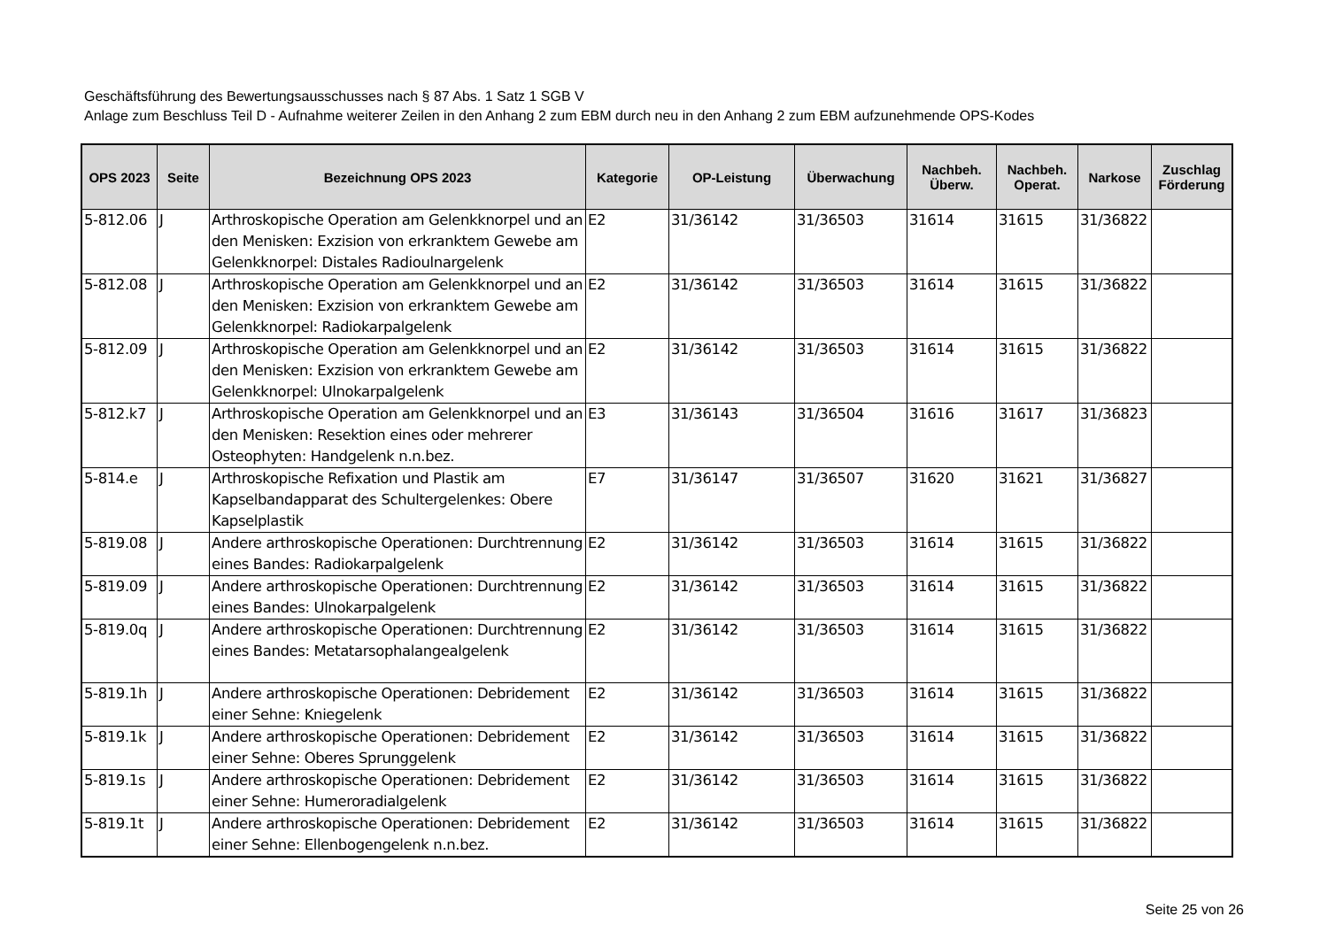Geschäftsführung des Bewertungsausschusses nach § 87 Abs. 1 Satz 1 SGB V
Anlage zum Beschluss Teil D - Aufnahme weiterer Zeilen in den Anhang 2 zum EBM durch neu in den Anhang 2 zum EBM aufzunehmende OPS-Kodes
| OPS 2023 | Seite | Bezeichnung OPS 2023 | Kategorie | OP-Leistung | Überwachung | Nachbeh. Überw. | Nachbeh. Operat. | Narkose | Zuschlag Förderung |
| --- | --- | --- | --- | --- | --- | --- | --- | --- | --- |
| 5-812.06 | J | Arthroskopische Operation am Gelenkknorpel und an den Menisken: Exzision von erkranktem Gewebe am Gelenkknorpel: Distales Radioulnargelenk | E2 | 31/36142 | 31/36503 | 31614 | 31615 | 31/36822 | |
| 5-812.08 | J | Arthroskopische Operation am Gelenkknorpel und an den Menisken: Exzision von erkranktem Gewebe am Gelenkknorpel: Radiokarpalgelenk | E2 | 31/36142 | 31/36503 | 31614 | 31615 | 31/36822 | |
| 5-812.09 | J | Arthroskopische Operation am Gelenkknorpel und an den Menisken: Exzision von erkranktem Gewebe am Gelenkknorpel: Ulnokarpalgelenk | E2 | 31/36142 | 31/36503 | 31614 | 31615 | 31/36822 | |
| 5-812.k7 | J | Arthroskopische Operation am Gelenkknorpel und an den Menisken: Resektion eines oder mehrerer Osteophyten: Handgelenk n.n.bez. | E3 | 31/36143 | 31/36504 | 31616 | 31617 | 31/36823 | |
| 5-814.e | J | Arthroskopische Refixation und Plastik am Kapselbandapparat des Schultergelenkes: Obere Kapselplastik | E7 | 31/36147 | 31/36507 | 31620 | 31621 | 31/36827 | |
| 5-819.08 | J | Andere arthroskopische Operationen: Durchtrennung eines Bandes: Radiokarpalgelenk | E2 | 31/36142 | 31/36503 | 31614 | 31615 | 31/36822 | |
| 5-819.09 | J | Andere arthroskopische Operationen: Durchtrennung eines Bandes: Ulnokarpalgelenk | E2 | 31/36142 | 31/36503 | 31614 | 31615 | 31/36822 | |
| 5-819.0q | J | Andere arthroskopische Operationen: Durchtrennung eines Bandes: Metatarsophalangealgelenk | E2 | 31/36142 | 31/36503 | 31614 | 31615 | 31/36822 | |
| 5-819.1h | J | Andere arthroskopische Operationen: Debridement einer Sehne: Kniegelenk | E2 | 31/36142 | 31/36503 | 31614 | 31615 | 31/36822 | |
| 5-819.1k | J | Andere arthroskopische Operationen: Debridement einer Sehne: Oberes Sprunggelenk | E2 | 31/36142 | 31/36503 | 31614 | 31615 | 31/36822 | |
| 5-819.1s | J | Andere arthroskopische Operationen: Debridement einer Sehne: Humeroradialgelenk | E2 | 31/36142 | 31/36503 | 31614 | 31615 | 31/36822 | |
| 5-819.1t | J | Andere arthroskopische Operationen: Debridement einer Sehne: Ellenbogengelenk n.n.bez. | E2 | 31/36142 | 31/36503 | 31614 | 31615 | 31/36822 | |
Seite 25 von 26